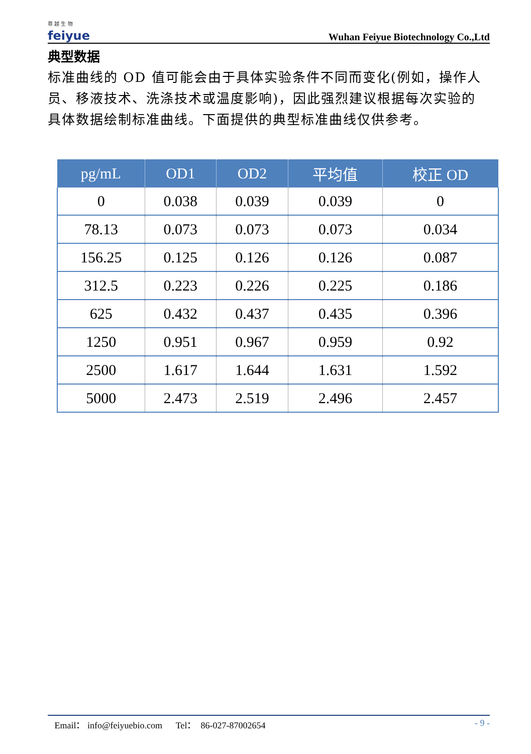菲 越 生 物
feiyue
Wuhan Feiyue Biotechnology Co.,Ltd
典型数据
标准曲线的 OD 值可能会由于具体实验条件不同而变化(例如，操作人员、移液技术、洗涤技术或温度影响)，因此强烈建议根据每次实验的具体数据绘制标准曲线。下面提供的典型标准曲线仅供参考。
| pg/mL | OD1 | OD2 | 平均值 | 校正 OD |
| --- | --- | --- | --- | --- |
| 0 | 0.038 | 0.039 | 0.039 | 0 |
| 78.13 | 0.073 | 0.073 | 0.073 | 0.034 |
| 156.25 | 0.125 | 0.126 | 0.126 | 0.087 |
| 312.5 | 0.223 | 0.226 | 0.225 | 0.186 |
| 625 | 0.432 | 0.437 | 0.435 | 0.396 |
| 1250 | 0.951 | 0.967 | 0.959 | 0.92 |
| 2500 | 1.617 | 1.644 | 1.631 | 1.592 |
| 5000 | 2.473 | 2.519 | 2.496 | 2.457 |
Email： info@feiyuebio.com Tel： 86-027-87002654 - 9 -